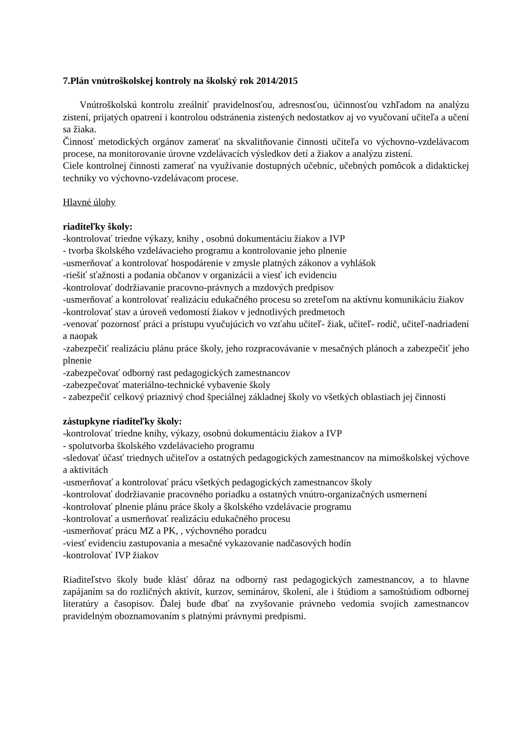7.Plán vnútroškolskej kontroly na školský rok 2014/2015
Vnútroškolskú kontrolu zreálniť pravidelnosťou, adresnosťou, účinnosťou vzhľadom na analýzu zistení, prijatých opatrení i kontrolou odstránenia zistených nedostatkov aj vo vyučovaní učiteľa a učení sa žiaka.
Činnosť metodických orgánov zamerať na skvalitňovanie činnosti učiteľa vo výchovno-vzdelávacom procese, na monitorovanie úrovne vzdelávacích výsledkov detí a žiakov a analýzu zistení.
Ciele kontrolnej činnosti zamerať na využívanie dostupných učebníc, učebných pomôcok a didaktickej techniky vo výchovno-vzdelávacom procese.
Hlavné úlohy
riaditeľky školy:
-kontrolovať triedne výkazy, knihy , osobnú dokumentáciu žiakov a IVP
- tvorba školského vzdelávacieho programu a kontrolovanie jeho plnenie
-usmerňovať a kontrolovať hospodárenie v zmysle platných zákonov a vyhlášok
-riešiť sťažnosti a podania občanov v organizácii a viesť ich evidenciu
-kontrolovať dodržiavanie pracovno-právnych a mzdových predpisov
-usmerňovať a kontrolovať realizáciu edukačného procesu so zreteľom na aktívnu komunikáciu žiakov
-kontrolovať stav a úroveň vedomostí žiakov v jednotlivých predmetoch
-venovať pozornosť práci a prístupu vyučujúcich vo vzťahu učiteľ- žiak, učiteľ- rodič, učiteľ-nadriadení a naopak
-zabezpečiť realizáciu plánu práce školy, jeho rozpracovávanie v mesačných plánoch a zabezpečiť jeho plnenie
-zabezpečovať odborný rast pedagogických zamestnancov
-zabezpečovať materiálno-technické vybavenie školy
- zabezpečiť celkový priaznivý chod špeciálnej základnej školy vo všetkých oblastiach jej činnosti
zástupkyne riaditeľky školy:
-kontrolovať triedne knihy, výkazy, osobnú dokumentáciu žiakov a IVP
- spolutvorba školského vzdelávacieho programu
-sledovať účasť triednych učiteľov a ostatných pedagogických zamestnancov na mimoškolskej výchove a aktivitách
-usmerňovať a kontrolovať prácu všetkých pedagogických zamestnancov školy
-kontrolovať dodržiavanie pracovného poriadku a ostatných vnútro-organizačných usmernení
-kontrolovať plnenie plánu práce školy a školského vzdelávacie programu
-kontrolovať a usmerňovať realizáciu edukačného procesu
-usmerňovať prácu MZ a PK, , výchovného poradcu
-viesť evidenciu zastupovania a mesačné vykazovanie nadčasových hodín
-kontrolovať IVP žiakov
Riaditeľstvo školy bude klásť dôraz na odborný rast pedagogických zamestnancov, a to hlavne zapájaním sa do rozličných aktivít, kurzov, seminárov, školení, ale i štúdiom a samoštúdiom odbornej literatúry a časopisov. Ďalej bude dbať na zvyšovanie právneho vedomia svojich zamestnancov pravidelným oboznamovaním s platnými právnymi predpismi.